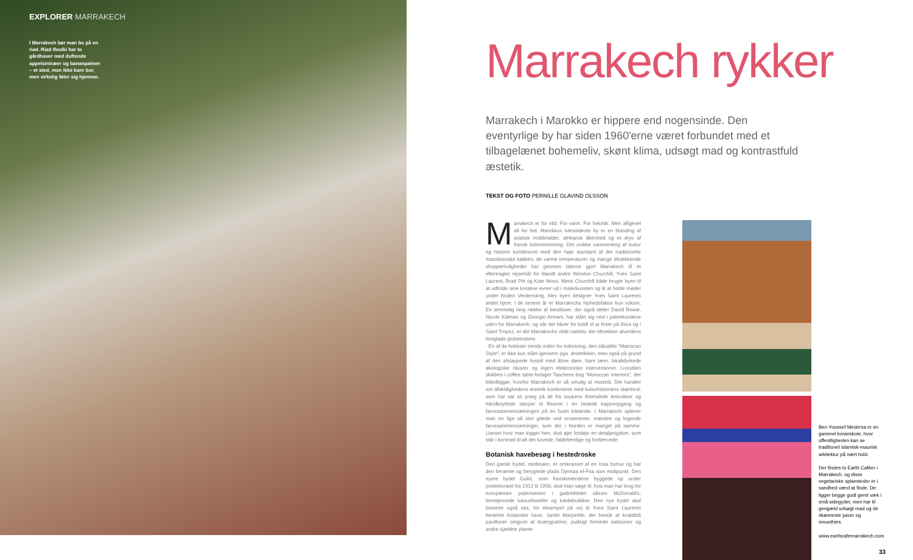EXPLORER MARRAKECH
I Marrakech bør man bo på en riad. Riad Ifoulki har to gårdhaver med duftende appelsintræer og bananpalmer – et sted, man ikke bare bor, men virkelig føler sig hjemme.
Marrakech rykker
Marrakech i Marokko er hippere end nogensinde. Den eventyrlige by har siden 1960'erne været forbundet med et tilbagelænet bohemeliv, skønt klima, udsøgt mad og kontrastfuld æstetik.
TEKST OG FOTO PERNILLE GLAVIND OLSSON
Marrakech er for vild. For varm. For hektisk. Men alligevel alt for fed. Marokkos næststørste by er en blanding af arabisk middelalder, afrikansk åbenhed og et drys af fransk kolonistemning. Det unikke sammenkog af kultur og historie kombineret med den høje standard af det traditionelle marokkanske køkken, de varme temperaturer og mange tiltrækkende shoppemuligheder har gennem tiderne gjort Marrakech til et eftertragtet rejsemål for blandt andre Winston Churchill, Yves Saint Laurent, Brad Pitt og Kate Moss. Mens Churchill både brugte byen til at udfolde sine kreative evner ud i malerkunsten og til at holde møder under Anden Verdenskrig, blev byen designer Yves Saint Laurents andet hjem. I de senere år er Marrakechs hiphedsfaktor kun vokset. En temmelig lang række af kendisser, der også tæller David Bowie, Nicole Kidman og Georgio Armani, har slået sig ned i palmelundene uden for Marrakesh, og når det bliver for koldt til at feste på Ibiza og i Saint Tropez, er det Marrakechs vilde natteliv, der tiltrækker alverdens festglade globetrottere.
En af de hotteste trends inden for indretning, den såkaldte "Marrocan Style", er ikke kun slået igennem pga. æstetikken, men også på grund af den afslappede livsstil med åbne døre, bare tæer, lokaltdyrkede økologiske råvarer og ingen elektroniske interventioner. Livsstilen skildres i coffee table-forlaget Taschens bog "Moroccan Interiors", der billedliggør, hvorfor Marrakech er så umulig at modstå. Det handler om tilfældighedens æstetik kombineret med kulturhistoriens skønhed, som har sat sit præg på alt fra soukens fintmalede lerkrukker og håndknyttede tæpper til fliserne i en beskidt trappeopgang og farvesammensætningen på en bulet biktønde. I Marrakech oplever man en lige så stor glæde ved ornamenter, mønstre og legende farvesammensætninger, som der i Norden er mangel på samme. Uanset hvor man kigger hen, skal øjet fordøje en detaljerigdom, som står i kontrast til alt det lurvede, faldefærdige og fordærvede.
Botanisk havebesøg i hestedroske
Den gamle bydel, medinaen, er omkranset af en rosa bymur og har den berømte og berygtede plads Djemaa el-Fna som midtpunkt. Den nyere bydel Guiliz, som franskmændene byggede op under protektoratet fra 1912 til 1956, skal man søge til, hvis man har brug for europæiske pejlemærker i gadebilledet såsom McDonald's, femstjernede luksushoteller og kædebutikker. Den nye bydel skal bestemt også ses, for eksempel på vej til Yves Saint Laurents berømte botaniske have, Jardin Marjorelle, der består af knaldblå pavilloner omgivet af dværgpalmer, pudsigt formede kaktusser og andre sjældne plante-
Ben Youssef Medersa er en gammel koranskole, hvor offentligheden kan se traditionel islamisk-maurisk arkitektur på nært hold.
Der findes to Earth Caféer i Marrakech, og disse vegetariske spisesteder er i sandhed værd at finde. De ligger begge godt gemt væk i små sidegyder, men har til gengæld udsøgt mad og de skønneste juicer og smoothies.
www.earthcafemarrakech.com
33